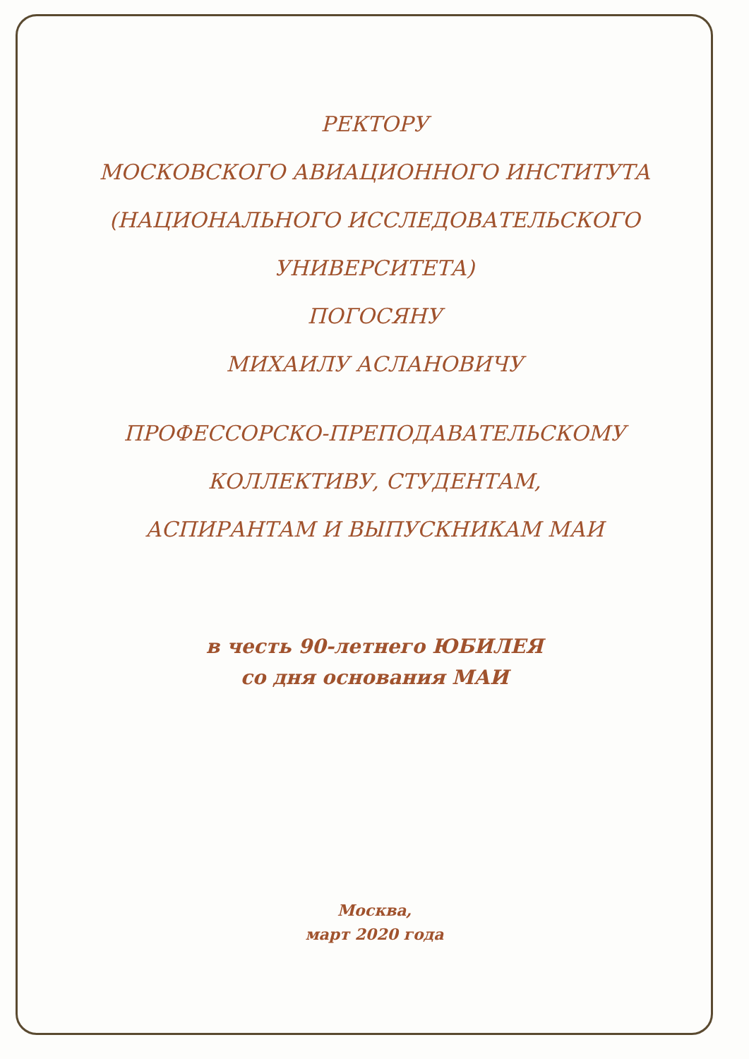РЕКТОРУ
МОСКОВСКОГО АВИАЦИОННОГО ИНСТИТУТА
(НАЦИОНАЛЬНОГО ИССЛЕДОВАТЕЛЬСКОГО
УНИВЕРСИТЕТА)
ПОГОСЯНУ
МИХАИЛУ АСЛАНОВИЧУ
ПРОФЕССОРСКО-ПРЕПОДАВАТЕЛЬСКОМУ
КОЛЛЕКТИВУ, СТУДЕНТАМ,
АСПИРАНТАМ И ВЫПУСКНИКАМ МАИ
в честь 90-летнего ЮБИЛЕЯ
со дня основания МАИ
Москва,
март 2020 года